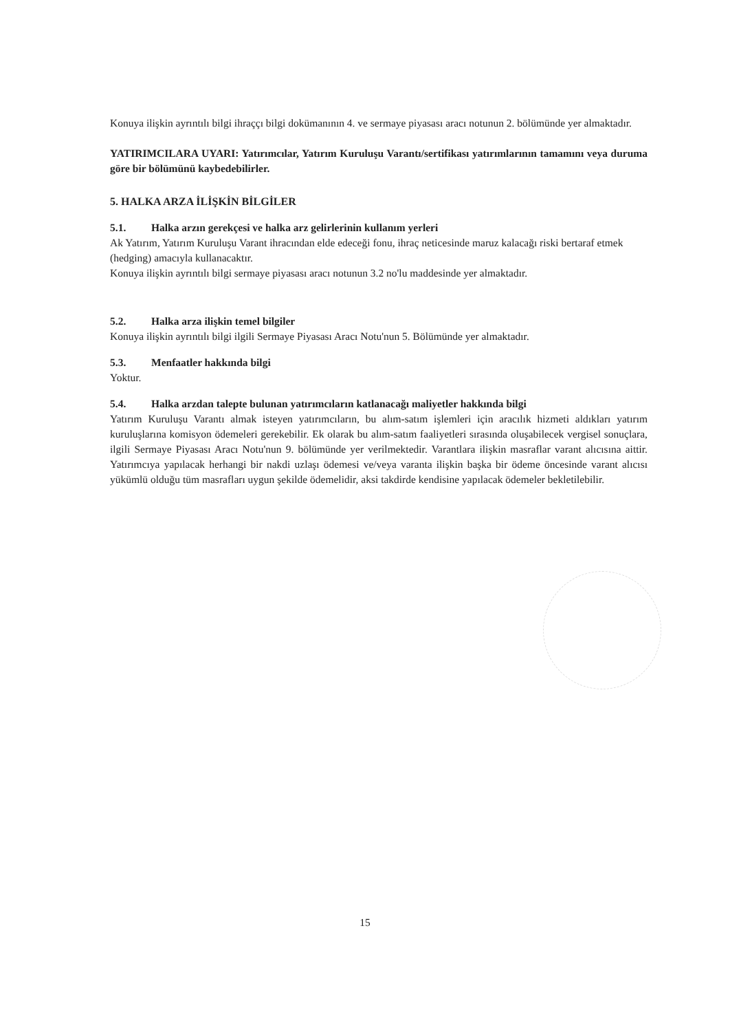Konuya ilişkin ayrıntılı bilgi ihraççı bilgi dokümanının 4. ve sermaye piyasası aracı notunun 2. bölümünde yer almaktadır.
YATIRIMCILARA UYARI: Yatırımcılar, Yatırım Kuruluşu Varantı/sertifikası yatırımlarının tamamını veya duruma göre bir bölümünü kaybedebilirler.
5. HALKA ARZA İLİŞKİN BİLGİLER
5.1. Halka arzın gerekçesi ve halka arz gelirlerinin kullanım yerleri
Ak Yatırım, Yatırım Kuruluşu Varant ihracından elde edeceği fonu, ihraç neticesinde maruz kalacağı riski bertaraf etmek (hedging) amacıyla kullanacaktır.
Konuya ilişkin ayrıntılı bilgi sermaye piyasası aracı notunun 3.2 no'lu maddesinde yer almaktadır.
5.2. Halka arza ilişkin temel bilgiler
Konuya ilişkin ayrıntılı bilgi ilgili Sermaye Piyasası Aracı Notu'nun 5. Bölümünde yer almaktadır.
5.3. Menfaatler hakkında bilgi
Yoktur.
5.4. Halka arzdan talepte bulunan yatırımcıların katlanacağı maliyetler hakkında bilgi
Yatırım Kuruluşu Varantı almak isteyen yatırımcıların, bu alım-satım işlemleri için aracılık hizmeti aldıkları yatırım kuruluşlarına komisyon ödemeleri gerekebilir. Ek olarak bu alım-satım faaliyetleri sırasında oluşabilecek vergisel sonuçlara, ilgili Sermaye Piyasası Aracı Notu'nun 9. bölümünde yer verilmektedir. Varantlara ilişkin masraflar varant alıcısına aittir. Yatırımcıya yapılacak herhangi bir nakdi uzlaşı ödemesi ve/veya varanta ilişkin başka bir ödeme öncesinde varant alıcısı yükümlü olduğu tüm masrafları uygun şekilde ödemelidir, aksi takdirde kendisine yapılacak ödemeler bekletilebilir.
15